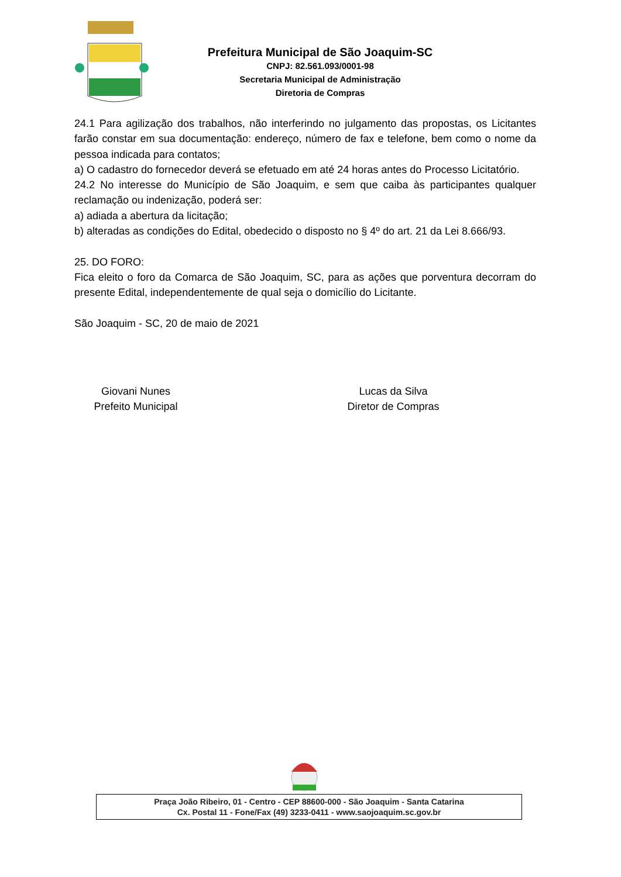Prefeitura Municipal de São Joaquim-SC
CNPJ: 82.561.093/0001-98
Secretaria Municipal de Administração
Diretoria de Compras
24.1 Para agilização dos trabalhos, não interferindo no julgamento das propostas, os Licitantes farão constar em sua documentação: endereço, número de fax e telefone, bem como o nome da pessoa indicada para contatos;
a) O cadastro do fornecedor deverá se efetuado em até 24 horas antes do Processo Licitatório.
24.2 No interesse do Município de São Joaquim, e sem que caiba às participantes qualquer reclamação ou indenização, poderá ser:
a) adiada a abertura da licitação;
b) alteradas as condições do Edital, obedecido o disposto no § 4º do art. 21 da Lei 8.666/93.
25. DO FORO:
Fica eleito o foro da Comarca de São Joaquim, SC, para as ações que porventura decorram do presente Edital, independentemente de qual seja o domicílio do Licitante.
São Joaquim - SC, 20 de maio de 2021
Giovani Nunes
Prefeito Municipal
Lucas da Silva
Diretor de Compras
Praça João Ribeiro, 01 - Centro - CEP 88600-000 - São Joaquim - Santa Catarina
Cx. Postal 11 - Fone/Fax (49) 3233-0411 - www.saojoaquim.sc.gov.br